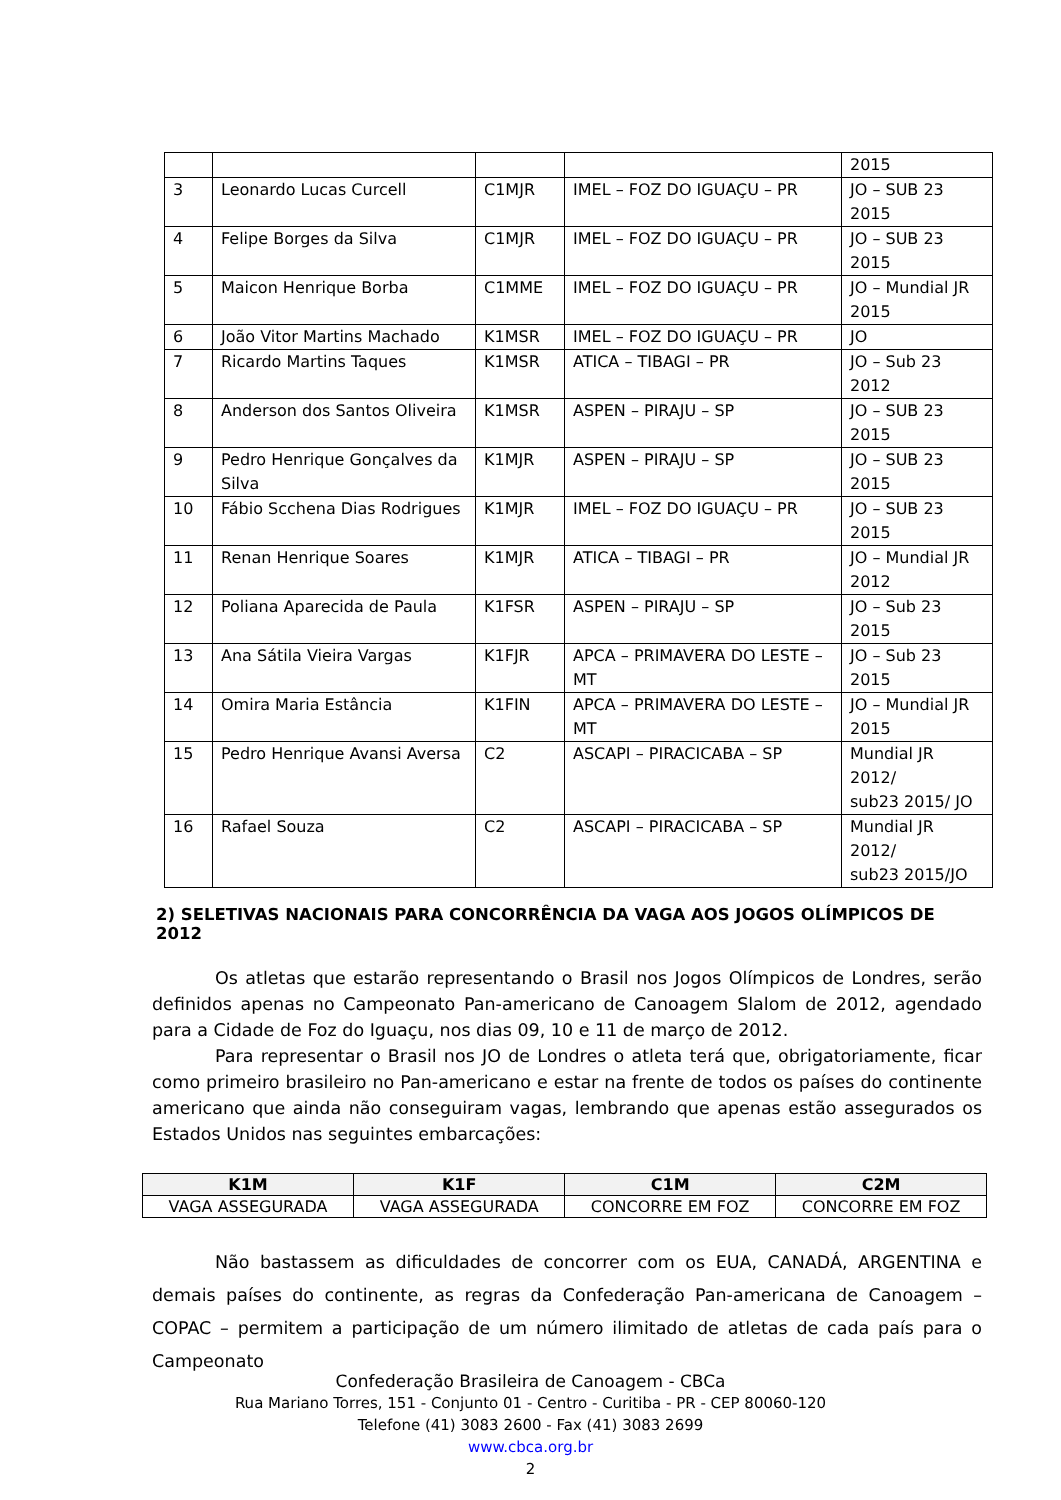| | | | | 2015 |
| 3 | Leonardo Lucas Curcell | C1MJR | IMEL – FOZ DO IGUAÇU – PR | JO – SUB 23 2015 |
| 4 | Felipe Borges da Silva | C1MJR | IMEL – FOZ DO IGUAÇU – PR | JO – SUB 23 2015 |
| 5 | Maicon Henrique Borba | C1MME | IMEL – FOZ DO IGUAÇU – PR | JO – Mundial JR 2015 |
| 6 | João Vitor Martins Machado | K1MSR | IMEL – FOZ DO IGUAÇU – PR | JO |
| 7 | Ricardo Martins Taques | K1MSR | ATICA – TIBAGI – PR | JO – Sub 23 2012 |
| 8 | Anderson dos Santos Oliveira | K1MSR | ASPEN – PIRAJU – SP | JO – SUB 23 2015 |
| 9 | Pedro Henrique Gonçalves da Silva | K1MJR | ASPEN – PIRAJU – SP | JO – SUB 23 2015 |
| 10 | Fábio Scchena Dias Rodrigues | K1MJR | IMEL – FOZ DO IGUAÇU – PR | JO – SUB 23 2015 |
| 11 | Renan Henrique Soares | K1MJR | ATICA – TIBAGI – PR | JO – Mundial JR 2012 |
| 12 | Poliana Aparecida de Paula | K1FSR | ASPEN – PIRAJU – SP | JO – Sub 23 2015 |
| 13 | Ana Sátila Vieira Vargas | K1FJR | APCA – PRIMAVERA DO LESTE – MT | JO – Sub 23 2015 |
| 14 | Omira Maria Estância | K1FIN | APCA – PRIMAVERA DO LESTE – MT | JO – Mundial JR 2015 |
| 15 | Pedro Henrique Avansi Aversa | C2 | ASCAPI – PIRACICABA – SP | Mundial JR 2012/ sub23 2015/ JO |
| 16 | Rafael Souza | C2 | ASCAPI – PIRACICABA – SP | Mundial JR 2012/ sub23 2015/JO |
2) SELETIVAS NACIONAIS PARA CONCORRÊNCIA DA VAGA AOS JOGOS OLÍMPICOS DE 2012
Os atletas que estarão representando o Brasil nos Jogos Olímpicos de Londres, serão definidos apenas no Campeonato Pan-americano de Canoagem Slalom de 2012, agendado para a Cidade de Foz do Iguaçu, nos dias 09, 10 e 11 de março de 2012.
Para representar o Brasil nos JO de Londres o atleta terá que, obrigatoriamente, ficar como primeiro brasileiro no Pan-americano e estar na frente de todos os países do continente americano que ainda não conseguiram vagas, lembrando que apenas estão assegurados os Estados Unidos nas seguintes embarcações:
| K1M | K1F | C1M | C2M |
| --- | --- | --- | --- |
| VAGA ASSEGURADA | VAGA ASSEGURADA | CONCORRE EM FOZ | CONCORRE EM FOZ |
Não bastassem as dificuldades de concorrer com os EUA, CANADÁ, ARGENTINA e demais países do continente, as regras da Confederação Pan-americana de Canoagem – COPAC – permitem a participação de um número ilimitado de atletas de cada país para o Campeonato
Confederação Brasileira de Canoagem - CBCa
Rua Mariano Torres, 151 - Conjunto 01 - Centro - Curitiba - PR - CEP 80060-120
Telefone (41) 3083 2600 - Fax (41) 3083 2699
www.cbca.org.br
2